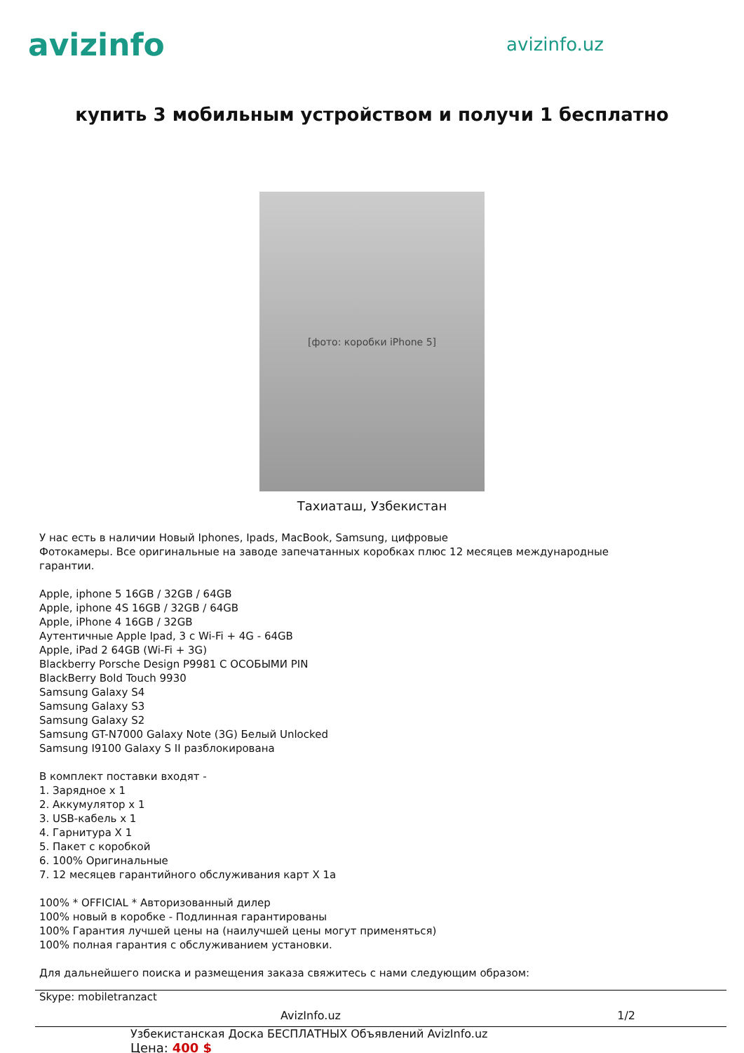avizinfo
avizinfo.uz
купить 3 мобильным устройством и получи 1 бесплатно
[фото: коробки iPhone 5]
Тахиаташ, Узбекистан
У нас есть в наличии Новый Iphones, Ipads, MacBook, Samsung, цифровые
Фотокамеры. Все оригинальные на заводе запечатанных коробках плюс 12 месяцев международные
гарантии.
Apple, iphone 5 16GB / 32GB / 64GB
Apple, iphone 4S 16GB / 32GB / 64GB
Apple, iPhone 4 16GB / 32GB
Аутентичные Apple Ipad, 3 с Wi-Fi + 4G - 64GB
Apple, iPad 2 64GB (Wi-Fi + 3G)
Blackberry Porsche Design P9981 С ОСОБЫМИ PIN
BlackBerry Bold Touch 9930
Samsung Galaxy S4
Samsung Galaxy S3
Samsung Galaxy S2
Samsung GT-N7000 Galaxy Note (3G) Белый Unlocked
Samsung I9100 Galaxy S II разблокирована
В комплект поставки входят -
1. Зарядное x 1
2. Аккумулятор x 1
3. USB-кабель x 1
4. Гарнитура X 1
5. Пакет с коробкой
6. 100% Оригинальные
7. 12 месяцев гарантийного обслуживания карт X 1а
100% * OFFICIAL * Авторизованный дилер
100% новый в коробке - Подлинная гарантированы
100% Гарантия лучшей цены на (наилучшей цены могут применяться)
100% полная гарантия с обслуживанием установки.
Для дальнейшего поиска и размещения заказа свяжитесь с нами следующим образом:
Skype: mobiletranzact
AvizInfo.uz 1/2
Узбекистанская Доска БЕСПЛАТНЫХ Объявлений AvizInfo.uz
Цена: 400 $